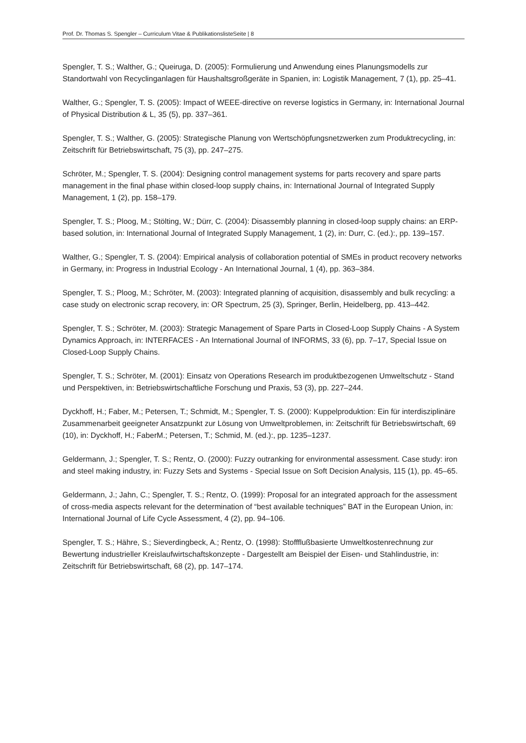Prof. Dr. Thomas S. Spengler – Curriculum Vitae & PublikationslisteSeite | 8
Spengler, T. S.; Walther, G.; Queiruga, D. (2005): Formulierung und Anwendung eines Planungsmodells zur Standortwahl von Recyclinganlagen für Haushaltsgroßgeräte in Spanien, in: Logistik Management, 7 (1), pp. 25–41.
Walther, G.; Spengler, T. S. (2005): Impact of WEEE-directive on reverse logistics in Germany, in: International Journal of Physical Distribution & L, 35 (5), pp. 337–361.
Spengler, T. S.; Walther, G. (2005): Strategische Planung von Wertschöpfungsnetzwerken zum Produktrecycling, in: Zeitschrift für Betriebswirtschaft, 75 (3), pp. 247–275.
Schröter, M.; Spengler, T. S. (2004): Designing control management systems for parts recovery and spare parts management in the final phase within closed-loop supply chains, in: International Journal of Integrated Supply Management, 1 (2), pp. 158–179.
Spengler, T. S.; Ploog, M.; Stölting, W.; Dürr, C. (2004): Disassembly planning in closed-loop supply chains: an ERP-based solution, in: International Journal of Integrated Supply Management, 1 (2), in: Durr, C. (ed.):, pp. 139–157.
Walther, G.; Spengler, T. S. (2004): Empirical analysis of collaboration potential of SMEs in product recovery networks in Germany, in: Progress in Industrial Ecology - An International Journal, 1 (4), pp. 363–384.
Spengler, T. S.; Ploog, M.; Schröter, M. (2003): Integrated planning of acquisition, disassembly and bulk recycling: a case study on electronic scrap recovery, in: OR Spectrum, 25 (3), Springer, Berlin, Heidelberg, pp. 413–442.
Spengler, T. S.; Schröter, M. (2003): Strategic Management of Spare Parts in Closed-Loop Supply Chains - A System Dynamics Approach, in: INTERFACES - An International Journal of INFORMS, 33 (6), pp. 7–17, Special Issue on Closed-Loop Supply Chains.
Spengler, T. S.; Schröter, M. (2001): Einsatz von Operations Research im produktbezogenen Umweltschutz - Stand und Perspektiven, in: Betriebswirtschaftliche Forschung und Praxis, 53 (3), pp. 227–244.
Dyckhoff, H.; Faber, M.; Petersen, T.; Schmidt, M.; Spengler, T. S. (2000): Kuppelproduktion: Ein für interdisziplinäre Zusammenarbeit geeigneter Ansatzpunkt zur Lösung von Umweltproblemen, in: Zeitschrift für Betriebswirtschaft, 69 (10), in: Dyckhoff, H.; FaberM.; Petersen, T.; Schmid, M. (ed.):, pp. 1235–1237.
Geldermann, J.; Spengler, T. S.; Rentz, O. (2000): Fuzzy outranking for environmental assessment. Case study: iron and steel making industry, in: Fuzzy Sets and Systems - Special Issue on Soft Decision Analysis, 115 (1), pp. 45–65.
Geldermann, J.; Jahn, C.; Spengler, T. S.; Rentz, O. (1999): Proposal for an integrated approach for the assessment of cross-media aspects relevant for the determination of “best available techniques” BAT in the European Union, in: International Journal of Life Cycle Assessment, 4 (2), pp. 94–106.
Spengler, T. S.; Hähre, S.; Sieverdingbeck, A.; Rentz, O. (1998): Stoffflußbasierte Umweltkostenrechnung zur Bewertung industrieller Kreislaufwirtschaftskonzepte - Dargestellt am Beispiel der Eisen- und Stahlindustrie, in: Zeitschrift für Betriebswirtschaft, 68 (2), pp. 147–174.